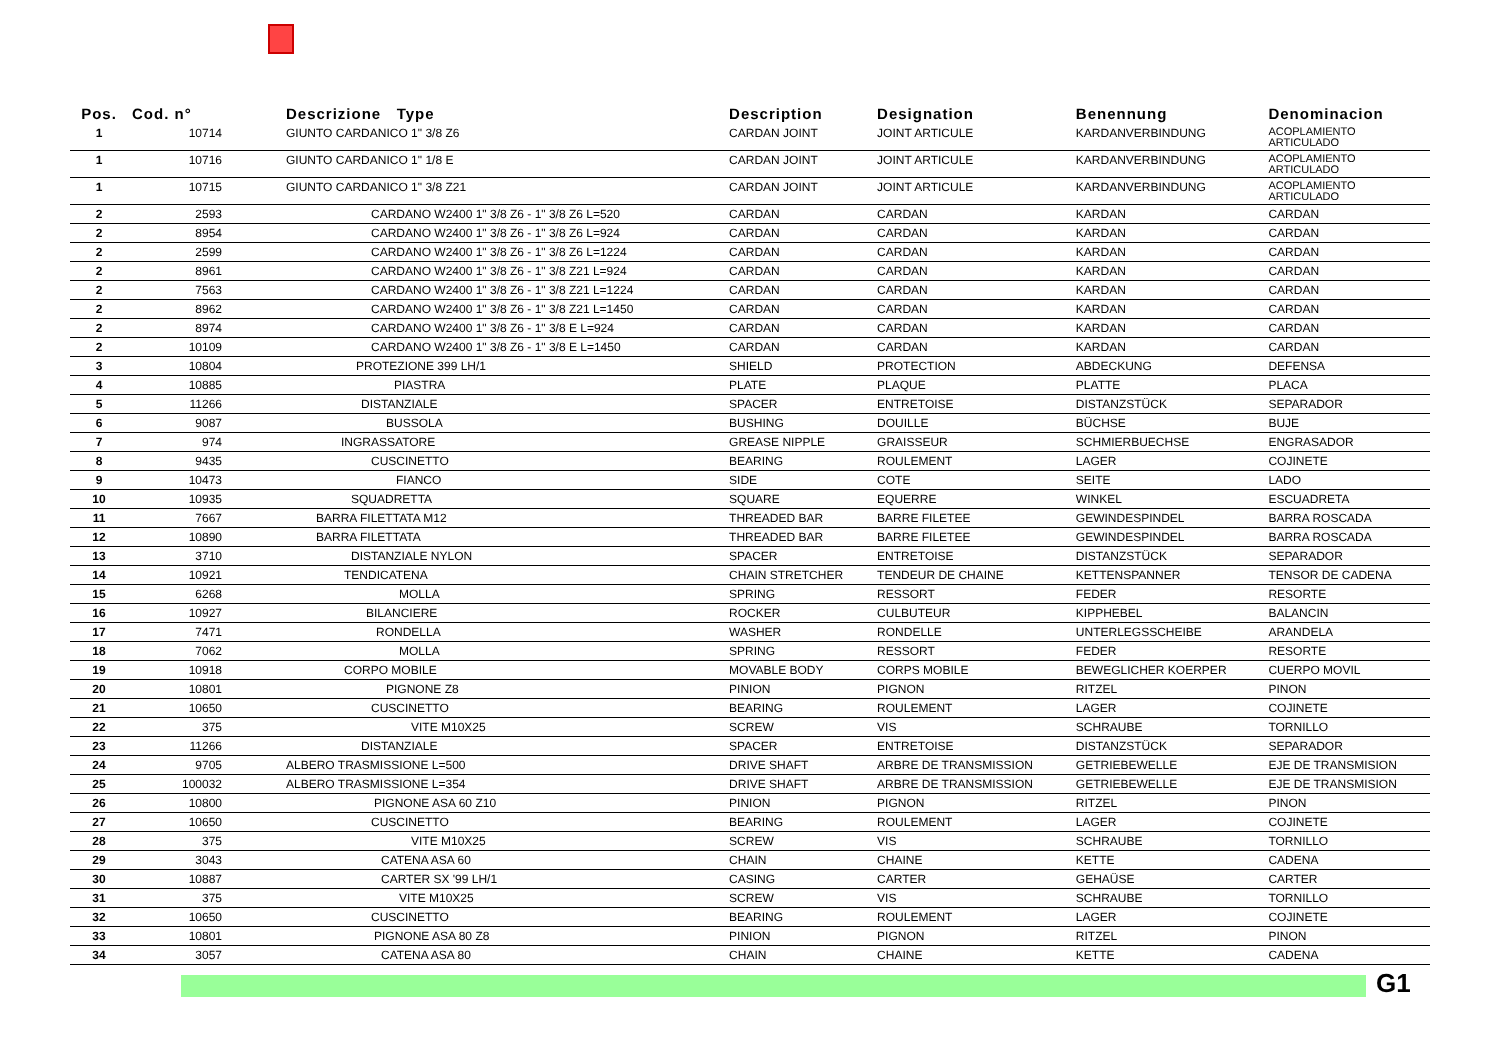| Pos. | Cod. n° | Descrizione Type | Description | Designation | Benennung | Denominacion |
| --- | --- | --- | --- | --- | --- | --- |
| 1 | 10714 | GIUNTO CARDANICO 1" 3/8 Z6 | CARDAN JOINT | JOINT ARTICULE | KARDANVERBINDUNG | ACOPLAMIENTO ARTICULADO |
| 1 | 10716 | GIUNTO CARDANICO 1" 1/8 E | CARDAN JOINT | JOINT ARTICULE | KARDANVERBINDUNG | ACOPLAMIENTO ARTICULADO |
| 1 | 10715 | GIUNTO CARDANICO 1" 3/8 Z21 | CARDAN JOINT | JOINT ARTICULE | KARDANVERBINDUNG | ACOPLAMIENTO ARTICULADO |
| 2 | 2593 | CARDANO W2400 1" 3/8 Z6 - 1" 3/8 Z6 L=520 | CARDAN | CARDAN | KARDAN | CARDAN |
| 2 | 8954 | CARDANO W2400 1" 3/8 Z6 - 1" 3/8 Z6 L=924 | CARDAN | CARDAN | KARDAN | CARDAN |
| 2 | 2599 | CARDANO W2400 1" 3/8 Z6 - 1" 3/8 Z6 L=1224 | CARDAN | CARDAN | KARDAN | CARDAN |
| 2 | 8961 | CARDANO W2400 1" 3/8 Z6 - 1" 3/8 Z21 L=924 | CARDAN | CARDAN | KARDAN | CARDAN |
| 2 | 7563 | CARDANO W2400 1" 3/8 Z6 - 1" 3/8 Z21 L=1224 | CARDAN | CARDAN | KARDAN | CARDAN |
| 2 | 8962 | CARDANO W2400 1" 3/8 Z6 - 1" 3/8 Z21 L=1450 | CARDAN | CARDAN | KARDAN | CARDAN |
| 2 | 8974 | CARDANO W2400 1" 3/8 Z6 - 1" 3/8 E L=924 | CARDAN | CARDAN | KARDAN | CARDAN |
| 2 | 10109 | CARDANO W2400 1" 3/8 Z6 - 1" 3/8 E L=1450 | CARDAN | CARDAN | KARDAN | CARDAN |
| 3 | 10804 | PROTEZIONE 399 LH/1 | SHIELD | PROTECTION | ABDECKUNG | DEFENSA |
| 4 | 10885 | PIASTRA | PLATE | PLAQUE | PLATTE | PLACA |
| 5 | 11266 | DISTANZIALE | SPACER | ENTRETOISE | DISTANZSTÜCK | SEPARADOR |
| 6 | 9087 | BUSSOLA | BUSHING | DOUILLE | BÜCHSE | BUJE |
| 7 | 974 | INGRASSATORE | GREASE NIPPLE | GRAISSEUR | SCHMIERBUECHSE | ENGRASADOR |
| 8 | 9435 | CUSCINETTO | BEARING | ROULEMENT | LAGER | COJINETE |
| 9 | 10473 | FIANCO | SIDE | COTE | SEITE | LADO |
| 10 | 10935 | SQUADRETTA | SQUARE | EQUERRE | WINKEL | ESCUADRETA |
| 11 | 7667 | BARRA FILETTATA M12 | THREADED BAR | BARRE FILETEE | GEWINDESPINDEL | BARRA ROSCADA |
| 12 | 10890 | BARRA FILETTATA | THREADED BAR | BARRE FILETEE | GEWINDESPINDEL | BARRA ROSCADA |
| 13 | 3710 | DISTANZIALE NYLON | SPACER | ENTRETOISE | DISTANZSTÜCK | SEPARADOR |
| 14 | 10921 | TENDICATENA | CHAIN STRETCHER | TENDEUR DE CHAINE | KETTENSPANNER | TENSOR DE CADENA |
| 15 | 6268 | MOLLA | SPRING | RESSORT | FEDER | RESORTE |
| 16 | 10927 | BILANCIERE | ROCKER | CULBUTEUR | KIPPHEBEL | BALANCIN |
| 17 | 7471 | RONDELLA | WASHER | RONDELLE | UNTERLEGSSCHEIBE | ARANDELA |
| 18 | 7062 | MOLLA | SPRING | RESSORT | FEDER | RESORTE |
| 19 | 10918 | CORPO MOBILE | MOVABLE BODY | CORPS MOBILE | BEWEGLICHER KOERPER | CUERPO MOVIL |
| 20 | 10801 | PIGNONE Z8 | PINION | PIGNON | RITZEL | PINON |
| 21 | 10650 | CUSCINETTO | BEARING | ROULEMENT | LAGER | COJINETE |
| 22 | 375 | VITE M10X25 | SCREW | VIS | SCHRAUBE | TORNILLO |
| 23 | 11266 | DISTANZIALE | SPACER | ENTRETOISE | DISTANZSTÜCK | SEPARADOR |
| 24 | 9705 | ALBERO TRASMISSIONE L=500 | DRIVE SHAFT | ARBRE DE TRANSMISSION | GETRIEBEWELLE | EJE DE TRANSMISION |
| 25 | 100032 | ALBERO TRASMISSIONE L=354 | DRIVE SHAFT | ARBRE DE TRANSMISSION | GETRIEBEWELLE | EJE DE TRANSMISION |
| 26 | 10800 | PIGNONE ASA 60 Z10 | PINION | PIGNON | RITZEL | PINON |
| 27 | 10650 | CUSCINETTO | BEARING | ROULEMENT | LAGER | COJINETE |
| 28 | 375 | VITE M10X25 | SCREW | VIS | SCHRAUBE | TORNILLO |
| 29 | 3043 | CATENA ASA 60 | CHAIN | CHAINE | KETTE | CADENA |
| 30 | 10887 | CARTER SX '99 LH/1 | CASING | CARTER | GEHAÜSE | CARTER |
| 31 | 375 | VITE M10X25 | SCREW | VIS | SCHRAUBE | TORNILLO |
| 32 | 10650 | CUSCINETTO | BEARING | ROULEMENT | LAGER | COJINETE |
| 33 | 10801 | PIGNONE ASA 80 Z8 | PINION | PIGNON | RITZEL | PINON |
| 34 | 3057 | CATENA ASA 80 | CHAIN | CHAINE | KETTE | CADENA |
G1